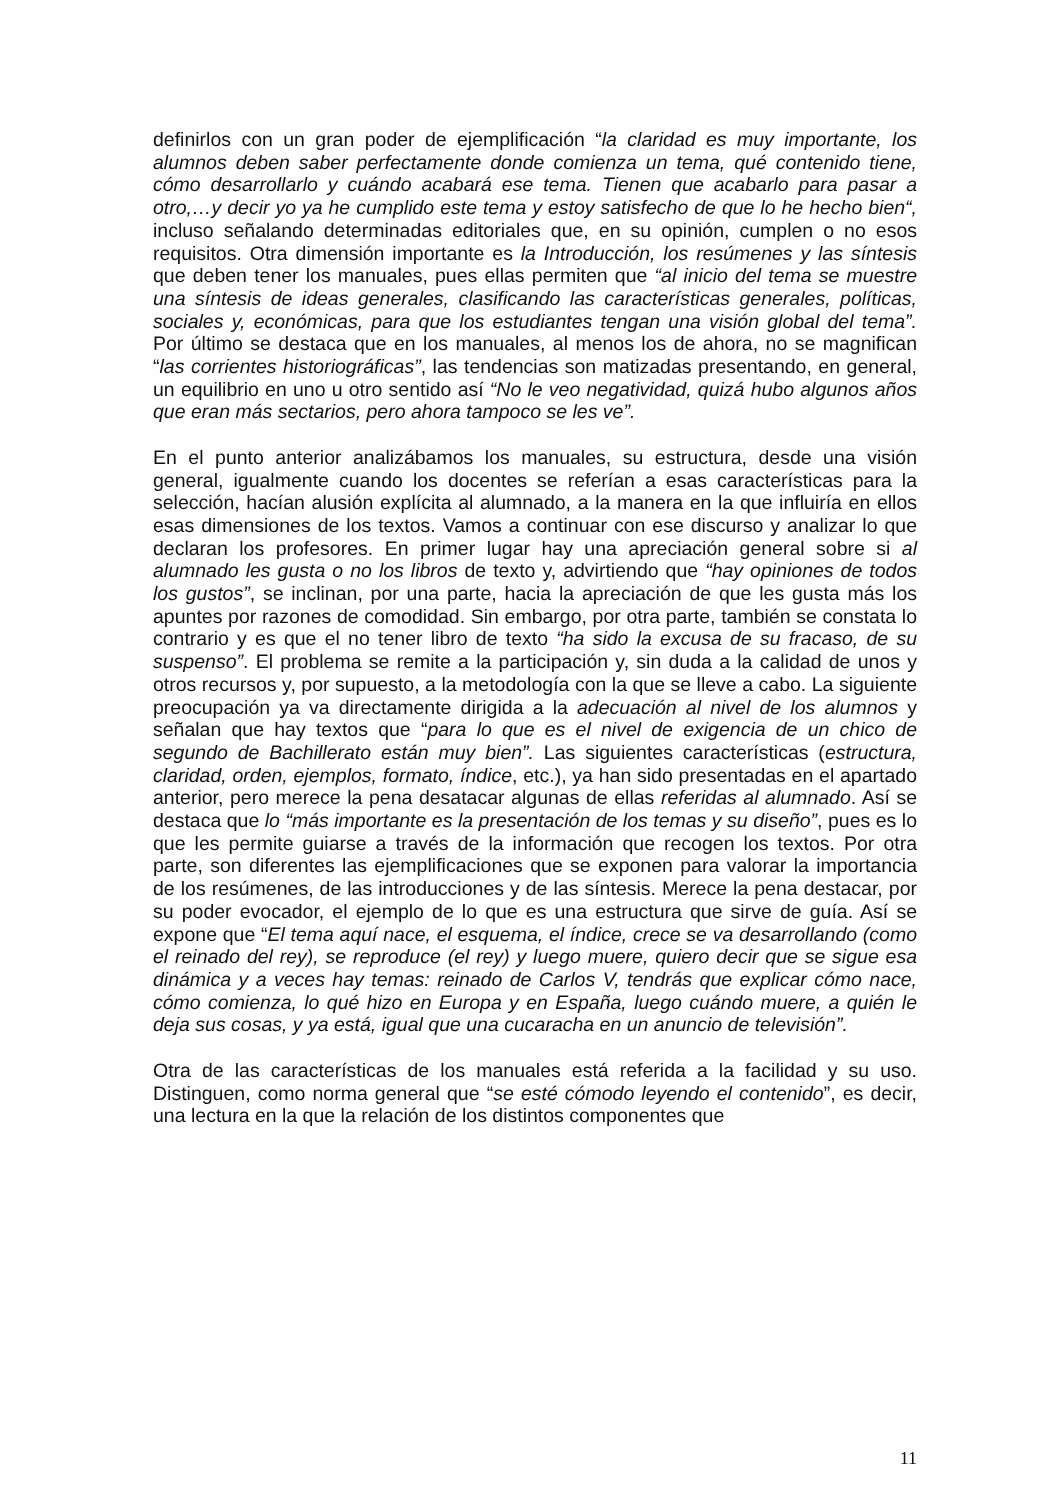definirlos con un gran poder de ejemplificación “la claridad es muy importante, los alumnos deben saber perfectamente donde comienza un tema, qué contenido tiene, cómo desarrollarlo y cuándo acabará ese tema. Tienen que acabarlo para pasar a otro,…y decir yo ya he cumplido este tema y estoy satisfecho de que lo he hecho bien“, incluso señalando determinadas editoriales que, en su opinión, cumplen o no esos requisitos. Otra dimensión importante es la Introducción, los resúmenes y las síntesis que deben tener los manuales, pues ellas permiten que “al inicio del tema se muestre una síntesis de ideas generales, clasificando las características generales, políticas, sociales y, económicas, para que los estudiantes tengan una visión global del tema”. Por último se destaca que en los manuales, al menos los de ahora, no se magnifican “las corrientes historiográficas”, las tendencias son matizadas presentando, en general, un equilibrio en uno u otro sentido así “No le veo negatividad, quizá hubo algunos años que eran más sectarios, pero ahora tampoco se les ve”.
En el punto anterior analizábamos los manuales, su estructura, desde una visión general, igualmente cuando los docentes se referían a esas características para la selección, hacían alusión explícita al alumnado, a la manera en la que influiría en ellos esas dimensiones de los textos. Vamos a continuar con ese discurso y analizar lo que declaran los profesores. En primer lugar hay una apreciación general sobre si al alumnado les gusta o no los libros de texto y, advirtiendo que “hay opiniones de todos los gustos”, se inclinan, por una parte, hacia la apreciación de que les gusta más los apuntes por razones de comodidad. Sin embargo, por otra parte, también se constata lo contrario y es que el no tener libro de texto “ha sido la excusa de su fracaso, de su suspenso”. El problema se remite a la participación y, sin duda a la calidad de unos y otros recursos y, por supuesto, a la metodología con la que se lleve a cabo. La siguiente preocupación ya va directamente dirigida a la adecuación al nivel de los alumnos y señalan que hay textos que “para lo que es el nivel de exigencia de un chico de segundo de Bachillerato están muy bien”. Las siguientes características (estructura, claridad, orden, ejemplos, formato, índice, etc.), ya han sido presentadas en el apartado anterior, pero merece la pena desatacar algunas de ellas referidas al alumnado. Así se destaca que lo “más importante es la presentación de los temas y su diseño”, pues es lo que les permite guiarse a través de la información que recogen los textos. Por otra parte, son diferentes las ejemplificaciones que se exponen para valorar la importancia de los resúmenes, de las introducciones y de las síntesis. Merece la pena destacar, por su poder evocador, el ejemplo de lo que es una estructura que sirve de guía. Así se expone que “El tema aquí nace, el esquema, el índice, crece se va desarrollando (como el reinado del rey), se reproduce (el rey) y luego muere, quiero decir que se sigue esa dinámica y a veces hay temas: reinado de Carlos V, tendrás que explicar cómo nace, cómo comienza, lo qué hizo en Europa y en España, luego cuándo muere, a quién le deja sus cosas, y ya está, igual que una cucaracha en un anuncio de televisión”.
Otra de las características de los manuales está referida a la facilidad y su uso. Distinguen, como norma general que “se esté cómodo leyendo el contenido”, es decir, una lectura en la que la relación de los distintos componentes que
11